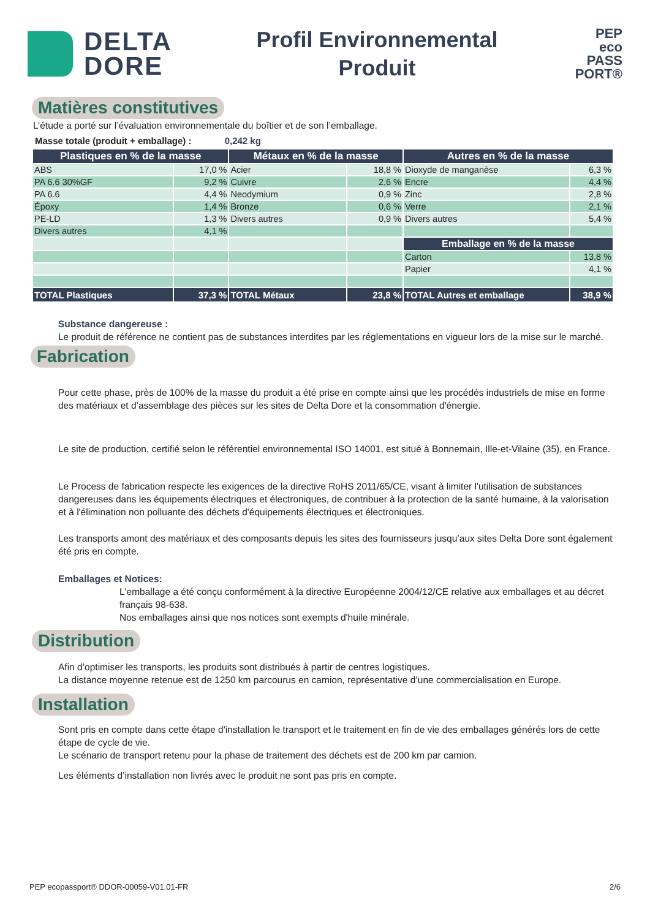DELTA
DORE
Profil Environnemental
Produit
PEP
eco
PASS
PORT®
Matières constitutives
L’étude a porté sur l’évaluation environnementale du boîtier et de son l’emballage.
Masse totale (produit + emballage) : 0,242 kg
| Plastiques en % de la masse | | Métaux en % de la masse | | Autres en % de la masse | |
| --- | --- | --- | --- | --- | --- |
| ABS | 17,0 % | Acier | 18,8 % | Dioxyde de manganèse | 6,3 % |
| PA 6.6 30%GF | 9,2 % | Cuivre | 2,6 % | Encre | 4,4 % |
| PA 6.6 | 4,4 % | Neodymium | 0,9 % | Zinc | 2,8 % |
| Époxy | 1,4 % | Bronze | 0,6 % | Verre | 2,1 % |
| PE-LD | 1,3 % | Divers autres | 0,9 % | Divers autres | 5,4 % |
| Divers autres | 4,1 % | | | | |
| | | | | Emballage en % de la masse | |
| | | | | Carton | 13,8 % |
| | | | | Papier | 4,1 % |
| TOTAL Plastiques | 37,3 % | TOTAL Métaux | 23,8 % | TOTAL Autres et emballage | 38,9 % |
Substance dangereuse :
Le produit de référence ne contient pas de substances interdites par les réglementations en vigueur lors de la mise sur le marché.
Fabrication
Pour cette phase, près de 100% de la masse du produit a été prise en compte ainsi que les procédés industriels de mise en forme des matériaux et d’assemblage des pièces sur les sites de Delta Dore et la consommation d'énergie.
Le site de production, certifié selon le référentiel environnemental ISO 14001, est situé à Bonnemain, Ille-et-Vilaine (35), en France.
Le Process de fabrication respecte les exigences de la directive RoHS 2011/65/CE, visant à limiter l'utilisation de substances dangereuses dans les équipements électriques et électroniques, de contribuer à la protection de la santé humaine, à la valorisation et à l'élimination non polluante des déchets d'équipements électriques et électroniques.
Les transports amont des matériaux et des composants depuis les sites des fournisseurs jusqu’aux sites Delta Dore sont également été pris en compte.
Emballages et Notices:
L'emballage a été conçu conformément à la directive Européenne 2004/12/CE relative aux emballages et au décret français 98-638.
Nos emballages ainsi que nos notices sont exempts d'huile minérale.
Distribution
Afin d’optimiser les transports, les produits sont distribués à partir de centres logistiques.
La distance moyenne retenue est de 1250 km parcourus en camion, représentative d’une commercialisation en Europe.
Installation
Sont pris en compte dans cette étape d'installation le transport et le traitement en fin de vie des emballages générés lors de cette étape de cycle de vie.
Le scénario de transport retenu pour la phase de traitement des déchets est de 200 km par camion.
Les éléments d’installation non livrés avec le produit ne sont pas pris en compte.
PEP ecopassport® DDOR-00059-V01.01-FR 2/6